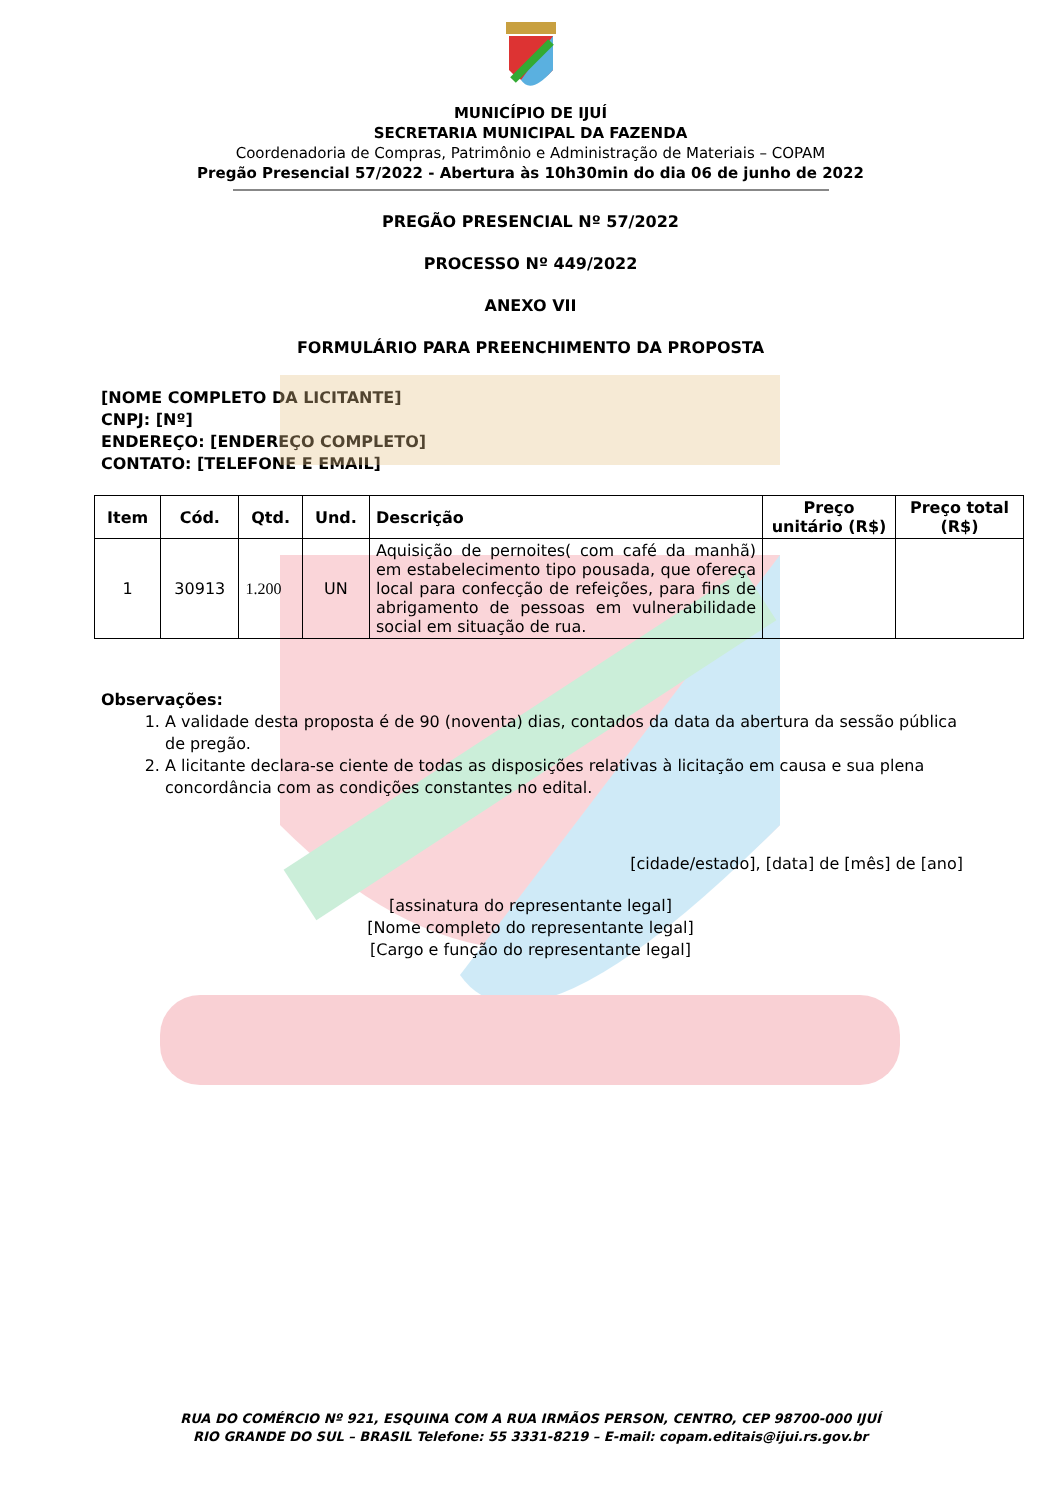MUNICÍPIO DE IJUÍ
SECRETARIA MUNICIPAL DA FAZENDA
Coordenadoria de Compras, Patrimônio e Administração de Materiais – COPAM
Pregão Presencial 57/2022 - Abertura às 10h30min do dia 06 de junho de 2022
PREGÃO PRESENCIAL Nº 57/2022
PROCESSO Nº 449/2022
ANEXO VII
FORMULÁRIO PARA PREENCHIMENTO DA PROPOSTA
[NOME COMPLETO DA LICITANTE]
CNPJ: [Nº]
ENDEREÇO: [ENDEREÇO COMPLETO]
CONTATO: [TELEFONE E EMAIL]
| Item | Cód. | Qtd. | Und. | Descrição | Preço unitário (R$) | Preço total (R$) |
| --- | --- | --- | --- | --- | --- | --- |
| 1 | 30913 | 1.200 | UN | Aquisição de pernoites( com café da manhã) em estabelecimento tipo pousada, que ofereça local para confecção de refeições, para fins de abrigamento de pessoas em vulnerabilidade social em situação de rua. | | |
Observações:
1. A validade desta proposta é de 90 (noventa) dias, contados da data da abertura da sessão pública de pregão.
2. A licitante declara-se ciente de todas as disposições relativas à licitação em causa e sua plena concordância com as condições constantes no edital.
[cidade/estado], [data] de [mês] de [ano]
[assinatura do representante legal]
[Nome completo do representante legal]
[Cargo e função do representante legal]
RUA DO COMÉRCIO Nº 921, ESQUINA COM A RUA IRMÃOS PERSON, CENTRO, CEP 98700-000 IJUÍ
RIO GRANDE DO SUL – BRASIL Telefone: 55 3331-8219 – E-mail: copam.editais@ijui.rs.gov.br